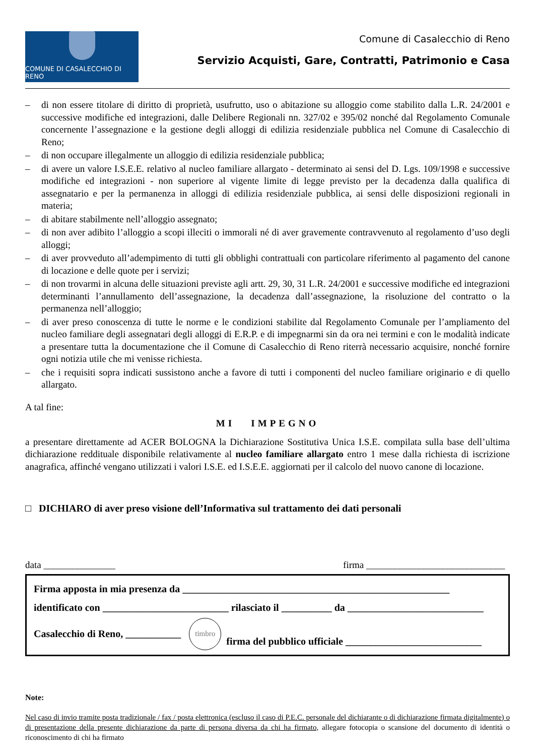COMUNE DI CASALECCHIO DI RENO
Comune di Casalecchio di Reno
Servizio Acquisti, Gare, Contratti, Patrimonio e Casa
– di non essere titolare di diritto di proprietà, usufrutto, uso o abitazione su alloggio come stabilito dalla L.R. 24/2001 e successive modifiche ed integrazioni, dalle Delibere Regionali nn. 327/02 e 395/02 nonché dal Regolamento Comunale concernente l’assegnazione e la gestione degli alloggi di edilizia residenziale pubblica nel Comune di Casalecchio di Reno;
– di non occupare illegalmente un alloggio di edilizia residenziale pubblica;
– di avere un valore I.S.E.E. relativo al nucleo familiare allargato - determinato ai sensi del D. Lgs. 109/1998 e successive modifiche ed integrazioni - non superiore al vigente limite di legge previsto per la decadenza dalla qualifica di assegnatario e per la permanenza in alloggi di edilizia residenziale pubblica, ai sensi delle disposizioni regionali in materia;
– di abitare stabilmente nell’alloggio assegnato;
– di non aver adibito l’alloggio a scopi illeciti o immorali né di aver gravemente contravvenuto al regolamento d’uso degli alloggi;
– di aver provveduto all’adempimento di tutti gli obblighi contrattuali con particolare riferimento al pagamento del canone di locazione e delle quote per i servizi;
– di non trovarmi in alcuna delle situazioni previste agli artt. 29, 30, 31 L.R. 24/2001 e successive modifiche ed integrazioni determinanti l’annullamento dell’assegnazione, la decadenza dall’assegnazione, la risoluzione del contratto o la permanenza nell’alloggio;
– di aver preso conoscenza di tutte le norme e le condizioni stabilite dal Regolamento Comunale per l’ampliamento del nucleo familiare degli assegnatari degli alloggi di E.R.P. e di impegnarmi sin da ora nei termini e con le modalità indicate a presentare tutta la documentazione che il Comune di Casalecchio di Reno riterrà necessario acquisire, nonché fornire ogni notizia utile che mi venisse richiesta.
– che i requisiti sopra indicati sussistono anche a favore di tutti i componenti del nucleo familiare originario e di quello allargato.
A tal fine:
MI IMPEGNO
a presentare direttamente ad ACER BOLOGNA la Dichiarazione Sostitutiva Unica I.S.E. compilata sulla base dell’ultima dichiarazione reddituale disponibile relativamente al nucleo familiare allargato entro 1 mese dalla richiesta di iscrizione anagrafica, affinché vengano utilizzati i valori I.S.E. ed I.S.E.E. aggiornati per il calcolo del nuovo canone di locazione.
□ DICHIARO di aver preso visione dell’Informativa sul trattamento dei dati personali
data _______________ firma _____________________________
Firma apposta in mia presenza da _____________________________________________________
identificato con _________________________ rilasciato il __________ da ___________________________
Casalecchio di Reno, ___________ timbro firma del pubblico ufficiale ___________________________
Note:
Nel caso di invio tramite posta tradizionale / fax / posta elettronica (escluso il caso di P.E.C. personale del dichiarante o di dichiarazione firmata digitalmente) o di presentazione della presente dichiarazione da parte di persona diversa da chi ha firmato, allegare fotocopia o scansione del documento di identità o riconoscimento di chi ha firmato